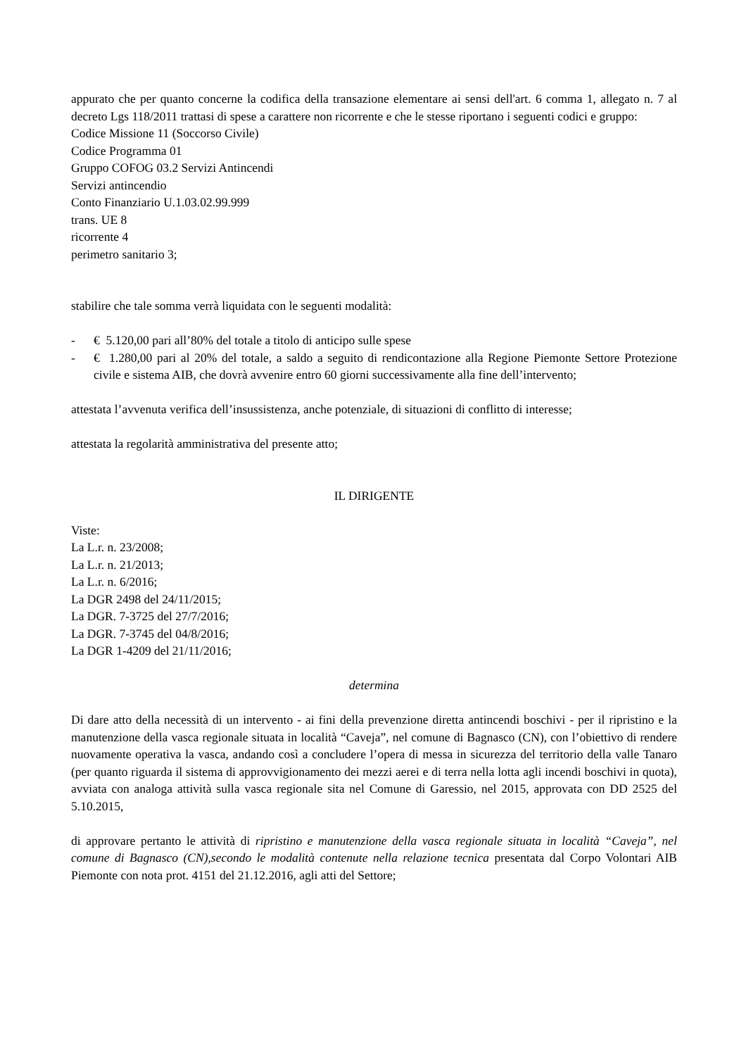appurato che per quanto concerne la codifica della transazione elementare ai sensi dell'art. 6 comma 1, allegato n. 7 al decreto Lgs 118/2011 trattasi di spese a carattere non ricorrente e che le stesse riportano i seguenti codici e gruppo:
Codice Missione 11 (Soccorso Civile)
Codice Programma 01
Gruppo COFOG 03.2 Servizi Antincendi
Servizi antincendio
Conto Finanziario U.1.03.02.99.999
trans. UE 8
ricorrente 4
perimetro sanitario 3;
stabilire che tale somma verrà liquidata con le seguenti modalità:
- € 5.120,00 pari all’80% del totale a titolo di anticipo sulle spese
- € 1.280,00 pari al 20% del totale, a saldo a seguito di rendicontazione alla Regione Piemonte Settore Protezione civile e sistema AIB, che dovrà avvenire entro 60 giorni successivamente alla fine dell’intervento;
attestata l’avvenuta verifica dell’insussistenza, anche potenziale, di situazioni di conflitto di interesse;
attestata la regolarità amministrativa del presente atto;
IL DIRIGENTE
Viste:
La L.r. n. 23/2008;
La L.r. n. 21/2013;
La L.r. n. 6/2016;
La DGR 2498 del 24/11/2015;
La DGR. 7-3725 del 27/7/2016;
La DGR. 7-3745 del 04/8/2016;
La DGR 1-4209 del 21/11/2016;
determina
Di dare atto della necessità di un intervento - ai fini della prevenzione diretta antincendi boschivi - per il ripristino e la manutenzione della vasca regionale situata in località “Caveja”, nel comune di Bagnasco (CN), con l’obiettivo di rendere nuovamente operativa la vasca, andando così a concludere l’opera di messa in sicurezza del territorio della valle Tanaro (per quanto riguarda il sistema di approvvigionamento dei mezzi aerei e di terra nella lotta agli incendi boschivi in quota), avviata con analoga attività sulla vasca regionale sita nel Comune di Garessio, nel 2015, approvata con DD 2525 del 5.10.2015,
di approvare pertanto le attività di ripristino e manutenzione della vasca regionale situata in località “Caveja”, nel comune di Bagnasco (CN),secondo le modalità contenute nella relazione tecnica presentata dal Corpo Volontari AIB Piemonte con nota prot. 4151 del 21.12.2016, agli atti del Settore;